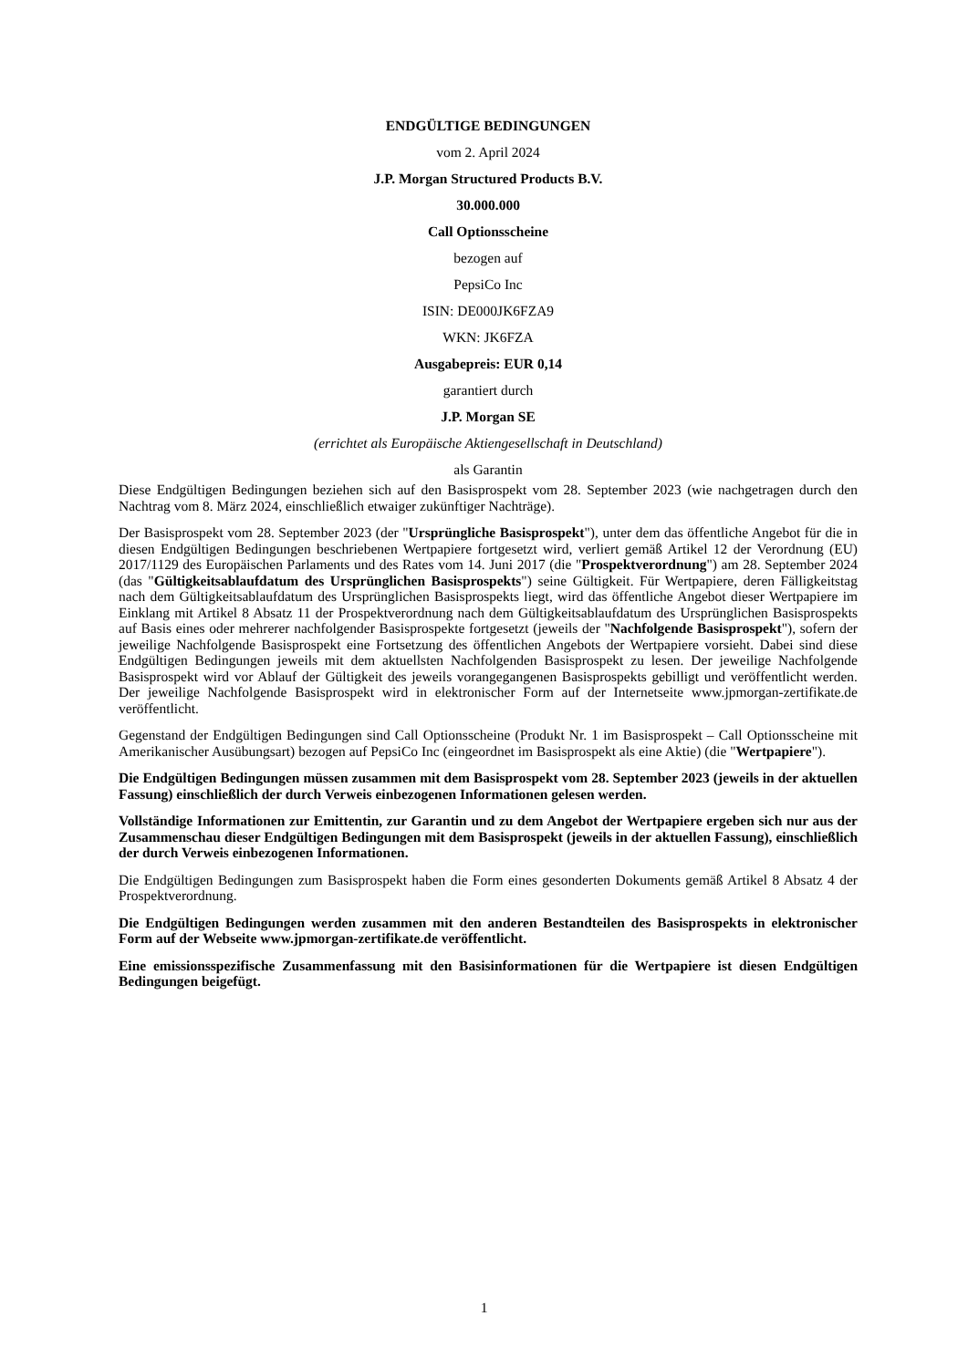ENDGÜLTIGE BEDINGUNGEN
vom 2. April 2024
J.P. Morgan Structured Products B.V.
30.000.000
Call Optionsscheine
bezogen auf
PepsiCo Inc
ISIN: DE000JK6FZA9
WKN: JK6FZA
Ausgabepreis: EUR 0,14
garantiert durch
J.P. Morgan SE
(errichtet als Europäische Aktiengesellschaft in Deutschland)
als Garantin
Diese Endgültigen Bedingungen beziehen sich auf den Basisprospekt vom 28. September 2023 (wie nachgetragen durch den Nachtrag vom 8. März 2024, einschließlich etwaiger zukünftiger Nachträge).
Der Basisprospekt vom 28. September 2023 (der "Ursprüngliche Basisprospekt"), unter dem das öffentliche Angebot für die in diesen Endgültigen Bedingungen beschriebenen Wertpapiere fortgesetzt wird, verliert gemäß Artikel 12 der Verordnung (EU) 2017/1129 des Europäischen Parlaments und des Rates vom 14. Juni 2017 (die "Prospektverordnung") am 28. September 2024 (das "Gültigkeitsablaufdatum des Ursprünglichen Basisprospekts") seine Gültigkeit. Für Wertpapiere, deren Fälligkeitstag nach dem Gültigkeitsablaufdatum des Ursprünglichen Basisprospekts liegt, wird das öffentliche Angebot dieser Wertpapiere im Einklang mit Artikel 8 Absatz 11 der Prospektverordnung nach dem Gültigkeitsablaufdatum des Ursprünglichen Basisprospekts auf Basis eines oder mehrerer nachfolgender Basisprospekte fortgesetzt (jeweils der "Nachfolgende Basisprospekt"), sofern der jeweilige Nachfolgende Basisprospekt eine Fortsetzung des öffentlichen Angebots der Wertpapiere vorsieht. Dabei sind diese Endgültigen Bedingungen jeweils mit dem aktuellsten Nachfolgenden Basisprospekt zu lesen. Der jeweilige Nachfolgende Basisprospekt wird vor Ablauf der Gültigkeit des jeweils vorangegangenen Basisprospekts gebilligt und veröffentlicht werden. Der jeweilige Nachfolgende Basisprospekt wird in elektronischer Form auf der Internetseite www.jpmorgan-zertifikate.de veröffentlicht.
Gegenstand der Endgültigen Bedingungen sind Call Optionsscheine (Produkt Nr. 1 im Basisprospekt – Call Optionsscheine mit Amerikanischer Ausübungsart) bezogen auf PepsiCo Inc (eingeordnet im Basisprospekt als eine Aktie) (die "Wertpapiere").
Die Endgültigen Bedingungen müssen zusammen mit dem Basisprospekt vom 28. September 2023 (jeweils in der aktuellen Fassung) einschließlich der durch Verweis einbezogenen Informationen gelesen werden.
Vollständige Informationen zur Emittentin, zur Garantin und zu dem Angebot der Wertpapiere ergeben sich nur aus der Zusammenschau dieser Endgültigen Bedingungen mit dem Basisprospekt (jeweils in der aktuellen Fassung), einschließlich der durch Verweis einbezogenen Informationen.
Die Endgültigen Bedingungen zum Basisprospekt haben die Form eines gesonderten Dokuments gemäß Artikel 8 Absatz 4 der Prospektverordnung.
Die Endgültigen Bedingungen werden zusammen mit den anderen Bestandteilen des Basisprospekts in elektronischer Form auf der Webseite www.jpmorgan-zertifikate.de veröffentlicht.
Eine emissionsspezifische Zusammenfassung mit den Basisinformationen für die Wertpapiere ist diesen Endgültigen Bedingungen beigefügt.
1